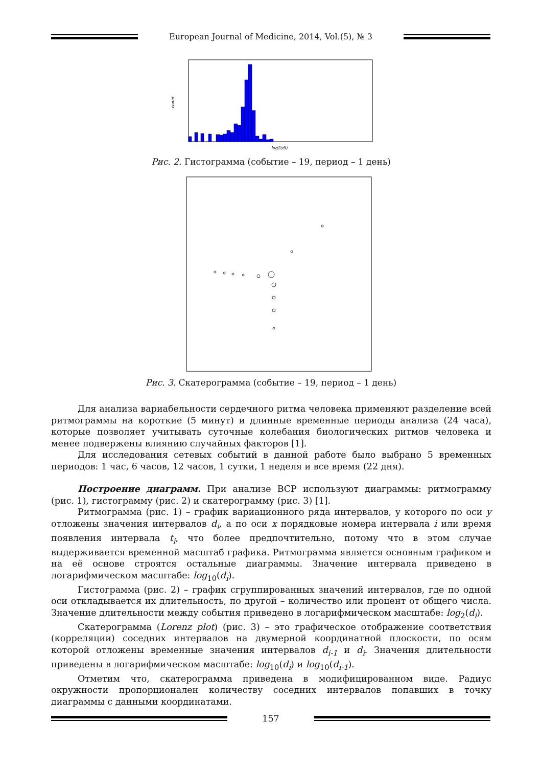European Journal of Medicine, 2014, Vol.(5), № 3
count
log2(di)
Рис. 2. Гистограмма (событие – 19, период – 1 день)
Рис. 3. Скатерограмма (событие – 19, период – 1 день)
Для анализа вариабельности сердечного ритма человека применяют разделение всей ритмограммы на короткие (5 минут) и длинные временные периоды анализа (24 часа), которые позволяет учитывать суточные колебания биологических ритмов человека и менее подвержены влиянию случайных факторов [1].
Для исследования сетевых событий в данной работе было выбрано 5 временных периодов: 1 час, 6 часов, 12 часов, 1 сутки, 1 неделя и все время (22 дня).
Построение диаграмм. При анализе ВСР используют диаграммы: ритмограмму (рис. 1), гистограмму (рис. 2) и скатерограмму (рис. 3) [1].
Ритмограмма (рис. 1) – график вариационного ряда интервалов, у которого по оси y отложены значения интервалов d<sub>i</sub>, а по оси x порядковые номера интервала i или время появления интервала t<sub>i</sub>, что более предпочтительно, потому что в этом случае выдерживается временной масштаб графика. Ритмограмма является основным графиком и на её основе строятся остальные диаграммы. Значение интервала приведено в логарифмическом масштабе: log<sub>10</sub>(d<sub>i</sub>).
Гистограмма (рис. 2) – график сгруппированных значений интервалов, где по одной оси откладывается их длительность, по другой – количество или процент от общего числа. Значение длительности между события приведено в логарифмическом масштабе: log<sub>2</sub>(d<sub>i</sub>).
Скатерограмма (Lorenz plot) (рис. 3) – это графическое отображение соответствия (корреляции) соседних интервалов на двумерной координатной плоскости, по осям которой отложены временные значения интервалов d<sub>i-1</sub> и d<sub>i</sub>. Значения длительности приведены в логарифмическом масштабе: log<sub>10</sub>(d<sub>i</sub>) и log<sub>10</sub>(d<sub>i-1</sub>).
Отметим что, скатерограмма приведена в модифицированном виде. Радиус окружности пропорционален количеству соседних интервалов попавших в точку диаграммы с данными координатами.
157